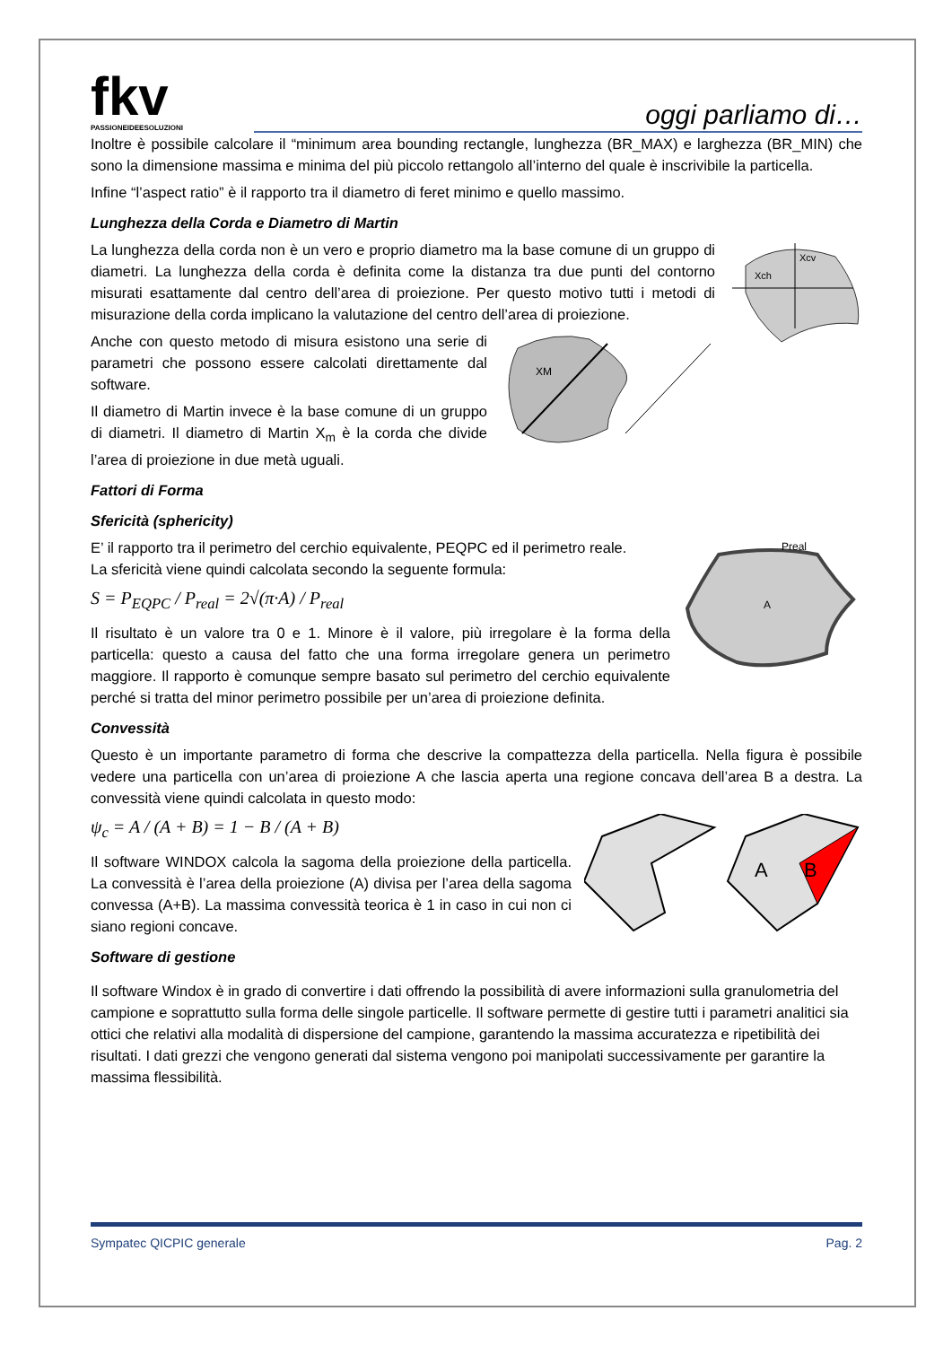fkv
PASSIONEIDEESOLUZIONI
oggi parliamo di…
Inoltre è possibile calcolare il “minimum area bounding rectangle, lunghezza (BR_MAX) e larghezza (BR_MIN) che sono la dimensione massima e minima del più piccolo rettangolo all’interno del quale è inscrivibile la particella.
Infine “l’aspect ratio” è il rapporto tra il diametro di feret minimo e quello massimo.
Lunghezza della Corda e Diametro di Martin
Xch
Xcv
La lunghezza della corda non è un vero e proprio diametro ma la base comune di un gruppo di diametri. La lunghezza della corda è definita come la distanza tra due punti del contorno misurati esattamente dal centro dell’area di proiezione. Per questo motivo tutti i metodi di misurazione della corda implicano la valutazione del centro dell’area di proiezione.
XM
Anche con questo metodo di misura esistono una serie di parametri che possono essere calcolati direttamente dal software.
Il diametro di Martin invece è la base comune di un gruppo di diametri. Il diametro di Martin X<sub>m</sub> è la corda che divide l’area di proiezione in due metà uguali.
Fattori di Forma
Sfericità (sphericity)
Preal
A
E’ il rapporto tra il perimetro del cerchio equivalente, PEQPC ed il perimetro reale.
La sfericità viene quindi calcolata secondo la seguente formula:
S = P<sub>EQPC</sub> / P<sub>real</sub> = 2√(π·A) / P<sub>real</sub>
Il risultato è un valore tra 0 e 1. Minore è il valore, più irregolare è la forma della particella: questo a causa del fatto che una forma irregolare genera un perimetro maggiore. Il rapporto è comunque sempre basato sul perimetro del cerchio equivalente perché si tratta del minor perimetro possibile per un’area di proiezione definita.
Convessità
Questo è un importante parametro di forma che descrive la compattezza della particella. Nella figura è possibile vedere una particella con un’area di proiezione A che lascia aperta una regione concava dell’area B a destra. La convessità viene quindi calcolata in questo modo:
A
B
ψ<sub>c</sub> = A / (A + B) = 1 − B / (A + B)
Il software WINDOX calcola la sagoma della proiezione della particella. La convessità è l’area della proiezione (A) divisa per l’area della sagoma convessa (A+B). La massima convessità teorica è 1 in caso in cui non ci siano regioni concave.
Software di gestione
Il software Windox è in grado di convertire i dati offrendo la possibilità di avere informazioni sulla granulometria del campione e soprattutto sulla forma delle singole particelle. Il software permette di gestire tutti i parametri analitici sia ottici che relativi alla modalità di dispersione del campione, garantendo la massima accuratezza e ripetibilità dei risultati. I dati grezzi che vengono generati dal sistema vengono poi manipolati successivamente per garantire la massima flessibilità.
Sympatec QICPIC generale Pag. 2